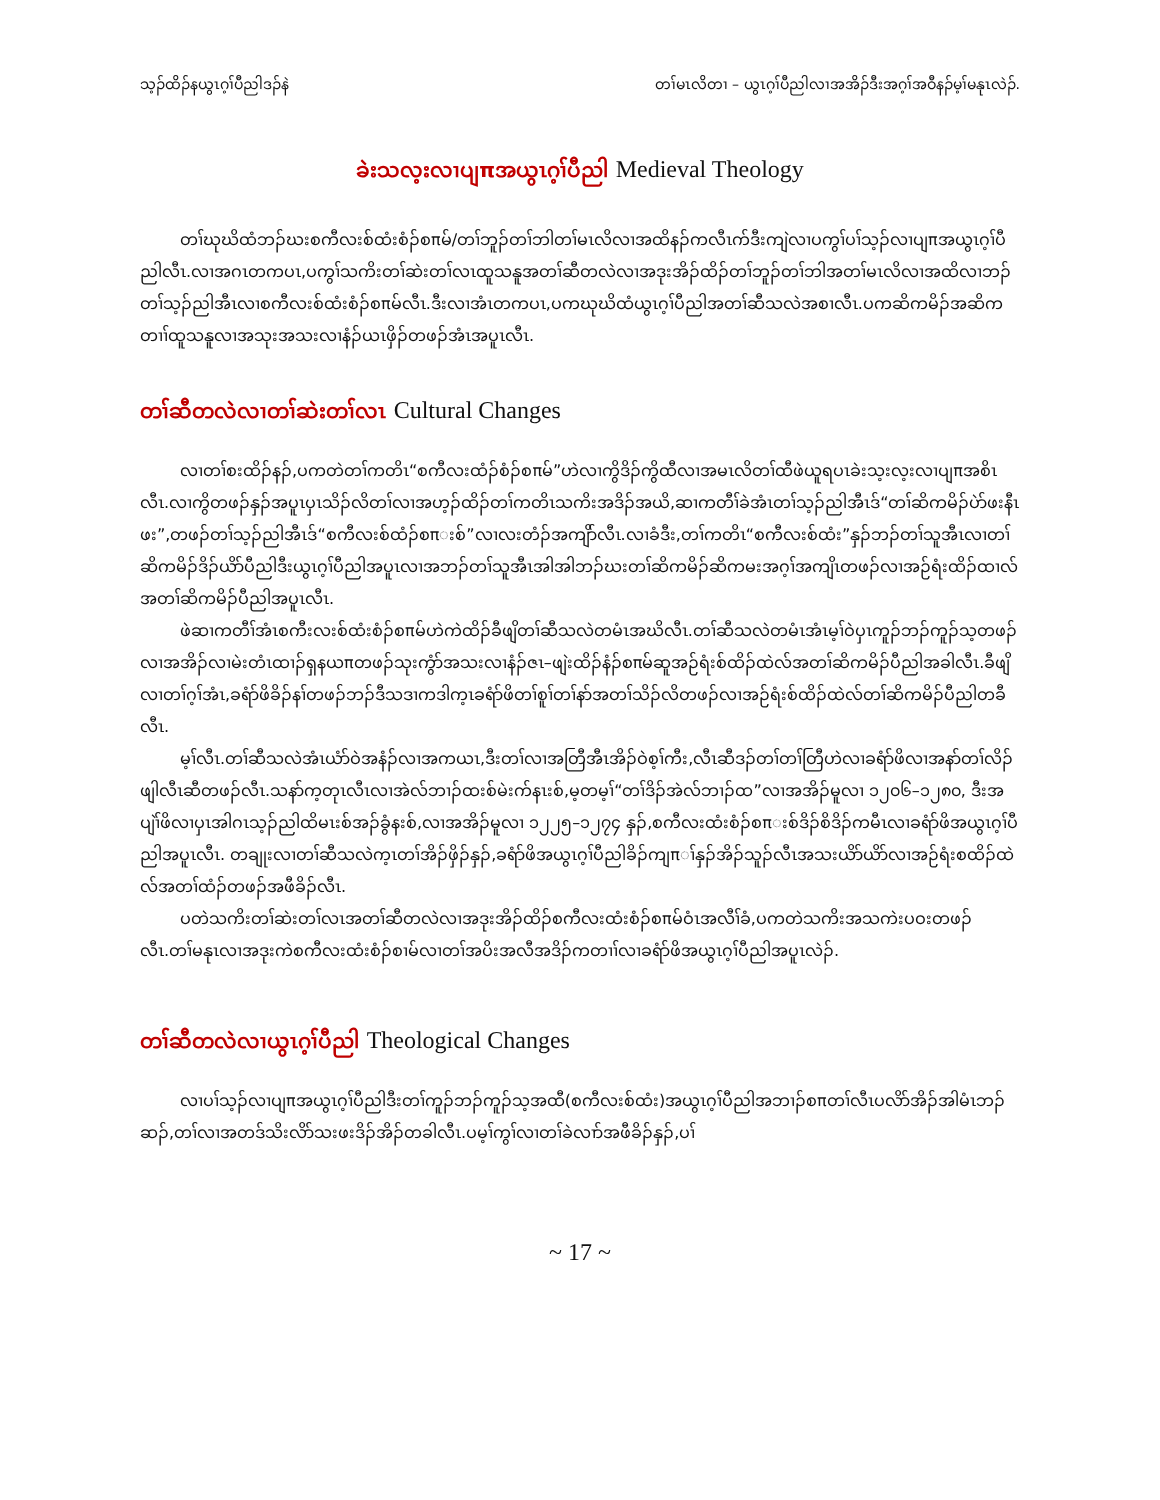သ့ၣ်ထိၣ်နယွၤဂ့ၢ်ပီညါဒၣ်နဲ တၢ်မၤလိတၢ – ယွၤဂ့ၢ်ပီညါလၢအအိၣ်ဒီးအဂ့ၢ်အဝီနၣ်မ့ၢ်မနုၤလဲၣ်.
ခဲးသလ့းလၢပျπအယွၤဂ့ၢ်ပီညါ Medieval Theology
တၢ်ဃုဃိထံဘၣ်ဃးစကီလးစ်ထံးစံၣ်စπမ်/တၢ်ဘူၣ်တၢ်ဘါတၢ်မၤလိလၢအထိနၣ်ကလီၤက်ဒီးကျဲလၢပကွၢ်ပၢ်သ့ၣ်လၢပျπအယွၤဂ့ၢ်ပီညါလီၤ.လၢအဂၤတကပၤ,ပကွၢ်သကိးတၢ်ဆဲးတၢ်လၤထူသနူအတၢ်ဆီတလဲလၢအဒုးအိၣ်ထိၣ်တၢ်ဘူၣ်တၢ်ဘါအတၢ်မၤလိလၢအထိလၢဘၣ်တၢ်သ့ၣ်ညါအီၤလၢစကီလးစ်ထံးစံၣ်စπမ်လီၤ.ဒီးလၢအံၤတကပၤ,ပကဃုဃိထံယွၤဂ့ၢ်ပီညါအတၢ်ဆီသလဲအစၢလီၤ.ပကဆိကမိၣ်အဆိကတၢၢ်ထူသနူလၢအသုးအသးလၢနံၣ်ယၤဖှိၣ်တဖၣ်အံၤအပူၤလီၤ.
တၢ်ဆီတလဲလၢတၢ်ဆဲးတၢ်လၤ Cultural Changes
လၢတၢ်စးထိၣ်နၣ်,ပကတဲတၢ်ကတိၤ“စကီလးထံၣ်စံၣ်စπမ်”ဟဲလၢကွိဒိၣ်ကွိထီလၢအမၤလိတၢ်ထီဖဲယူရပၤခဲးသ့းလ့းလၢပျπအစိၤလီၤ.လၢကွိတဖၣ်နှၣ်အပူၤပှၤသိၣ်လိတၢ်လၢအဟ့ၣ်ထိၣ်တၢ်ကတိၤသကိးအဒိၣ်အယိ,ဆၢကတီၢ်ခဲအံၤတၢ်သ့ၣ်ညါအီၤဒ်“တၢ်ဆိကမိၣ်ပဲာ်ဖးနီၤဖး”,တဖၣ်တၢ်သ့ၣ်ညါအီၤဒ်“စကီလးစ်ထံၣ်စπးစ်”လၢလးတံၣ်အကျိာ်လီၤ.လၢခံဒီး,တၢ်ကတိၤ“စကီလးစ်ထံး”နှၣ်ဘၣ်တၢ်သူအီၤလၢတၢ်ဆိကမိၣ်ဒိၣ်ယိာ်ပီညါဒီးယွၤဂ့ၢ်ပီညါအပူၤလၢအဘၣ်တၢ်သူအီၤအါအါဘၣ်ဃးတၢ်ဆိကမိၣ်ဆိကမးအဂ့ၢ်အကျိၤတဖၣ်လၢအဉ်ရံးထိၣ်ထၢလ်အတၢ်ဆိကမိၣ်ပီညါအပူၤလီၤ.
ဖဲဆၢကတီၢ်အံၤစကီးလးစ်ထံးစံၣ်စπမ်ဟဲကဲထိၣ်ခီဖျိတၢ်ဆီသလဲတမံၤအဃိလီၤ.တၢ်ဆီသလဲတမံၤအံၤမ့ၢ်ဝဲပှၤကူၣ်ဘၣ်ကူၣ်သ့တဖၣ်လၢအအိၣ်လၢမဲးတံၤထၢၣ်ရှနယπတဖၣ်သုးကွံာ်အသးလၢနံၣ်ဇၤ–ဖျဲးထိၣ်နံၣ်စπမ်ဆူအဉ်ရံးစ်ထိၣ်ထဲလ်အတၢ်ဆိကမိၣ်ပီညါအခါလီၤ.ခီဖျိလၢတၢ်ဂ့ၢ်အံၤ,ခရံာ်ဖိခိၣ်နၢ်တဖၣ်ဘၣ်ဒီသဒၢကဒါက့ၤခရံာ်ဖိတၢ်စူၢ်တၢ်နာ်အတၢ်သိၣ်လိတဖၣ်လၢအဉ်ရံးစ်ထိၣ်ထဲလ်တၢ်ဆိကမိၣ်ပီညါတခီလီၤ.
မ့ၢ်လီၤ.တၢ်ဆီသလဲအံၤယံာ်ဝဲအနံၣ်လၢအကယၤ,ဒီးတၢ်လၢအတြီအီၤအိၣ်ဝဲစ့ၢ်ကီး,လီၤဆီဒၣ်တၢ်တၢ်တြီဟဲလၢခရံာ်ဖိလၢအနာ်တၢ်လိၣ်ဖျါလီၤဆီတဖၣ်လီၤ.သနာ်က့တုၤလီၤလၢအဲလ်ဘၢၣ်ထးစ်မဲးက်နၤးစ်,မ့တမ့ၢ်“တၢ်ဒိၣ်အဲလ်ဘၢၣ်ထ”လၢအအိၣ်မူလၢ ၁၂၀၆–၁၂၈၀, ဒီးအပျဲၢ်ဖိလၢပှၤအါဂၤသ့ၣ်ညါထိမၤးစ်အၣ်ခွံနးစ်,လၢအအိၣ်မူလၢ ၁၂၂၅–၁၂၇၄ နှၣ်,စကီလးထံးစံၣ်စπးစ်ဒိၣ်စိဒိၣ်ကမီၤလၢခရံာ်ဖိအယွၤဂ့ၢ်ပီညါအပူၤလီၤ. တချုးလၢတၢ်ဆီသလဲက့ၤတၢ်အိၣ်ဖှိၣ်နှၣ်,ခရံာ်ဖိအယွၤဂ့ၢ်ပီညါခိၣ်ကျπၢ်နှၣ်အိၣ်သူၣ်လီၤအသးယိာ်ယိာ်လၢအဉ်ရံးစထိၣ်ထဲလ်အတၢ်ထံၣ်တဖၣ်အဖီခိၣ်လီၤ.
ပတဲသကိးတၢ်ဆဲးတၢ်လၤအတၢ်ဆီတလဲလၢအဒုးအိၣ်ထိၣ်စကီလးထံးစံၣ်စπမ်ဝံၤအလီၢ်ခံ,ပကတဲသကိးအသကဲးပဝးတဖၣ်လီၤ.တၢ်မနုၤလၢအဒုးကဲစကီလးထံးစံၣ်စၢမ်လၢတၢ်အပိးအလီအဒိၣ်ကတၢၢ်လၢခရံာ်ဖိအယွၤဂ့ၢ်ပီညါအပူၤလဲၣ်.
တၢ်ဆီတလဲလၢယွၤဂ့ၢ်ပီညါ Theological Changes
လၢပၢ်သ့ၣ်လၢပျπအယွၤဂ့ၢ်ပီညါဒီးတၢ်ကူၣ်ဘၣ်ကူၣ်သ့အထီ(စကီလးစ်ထံး)အယွၤဂ့ၢ်ပီညါအဘၢၣ်စπတၢ်လီၤပလိာ်အိၣ်အါမံၤဘၣ်ဆၣ်,တၢ်လၢအတဒ်သိးလိာ်သးဖးဒိၣ်အိၣ်တခါလီၤ.ပမ့ၢ်ကွၢ်လၢတၢ်ခဲလၢာ်အဖီခိၣ်နှၣ်,ပၢ်
~ 17 ~